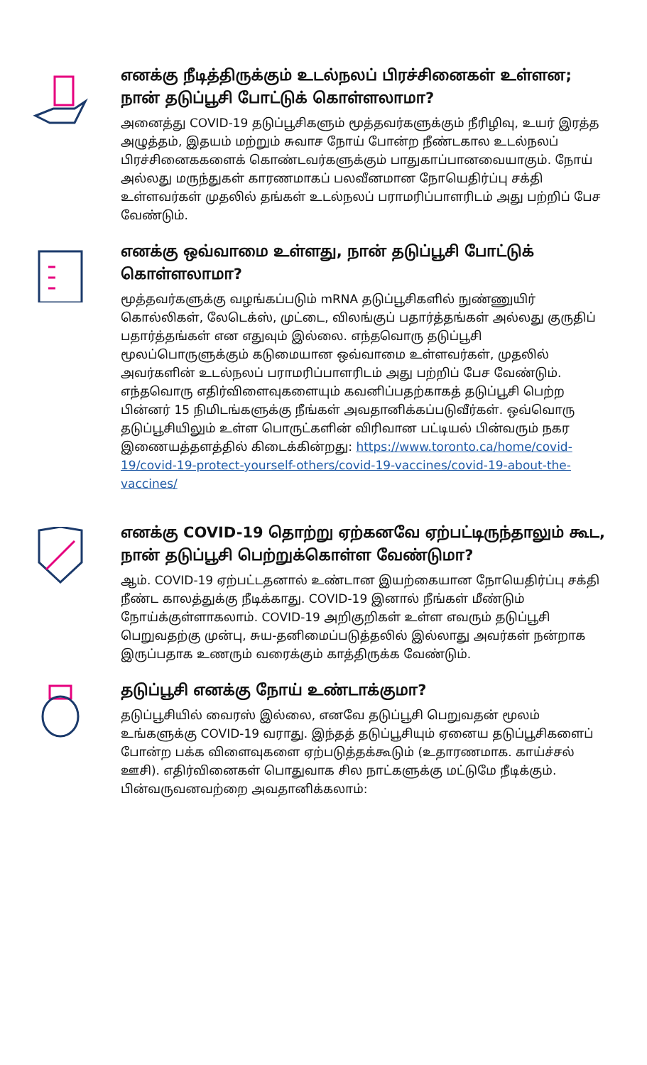எனக்கு நீடித்திருக்கும் உடல்நலப் பிரச்சினைகள் உள்ளன; நான் தடுப்பூசி போட்டுக் கொள்ளலாமா?
அனைத்து COVID-19 தடுப்பூசிகளும் மூத்தவர்களுக்கும் நீரிழிவு, உயர் இரத்த அழுத்தம், இதயம் மற்றும் சுவாச நோய் போன்ற நீண்டகால உடல்நலப் பிரச்சினைககளைக் கொண்டவர்களுக்கும் பாதுகாப்பானவையாகும். நோய் அல்லது மருந்துகள் காரணமாகப் பலவீனமான நோயெதிர்ப்பு சக்தி உள்ளவர்கள் முதலில் தங்கள் உடல்நலப் பராமரிப்பாளரிடம் அது பற்றிப் பேச வேண்டும்.
எனக்கு ஒவ்வாமை உள்ளது, நான் தடுப்பூசி போட்டுக் கொள்ளலாமா?
மூத்தவர்களுக்கு வழங்கப்படும் mRNA தடுப்பூசிகளில் நுண்ணுயிர் கொல்லிகள், லேடெக்ஸ், முட்டை, விலங்குப் பதார்த்தங்கள் அல்லது குருதிப் பதார்த்தங்கள் என எதுவும் இல்லை. எந்தவொரு தடுப்பூசி மூலப்பொருளுக்கும் கடுமையான ஒவ்வாமை உள்ளவர்கள், முதலில் அவர்களின் உடல்நலப் பராமரிப்பாளரிடம் அது பற்றிப் பேச வேண்டும். எந்தவொரு எதிர்விளைவுகளையும் கவனிப்பதற்காகத் தடுப்பூசி பெற்ற பின்னர் 15 நிமிடங்களுக்கு நீங்கள் அவதானிக்கப்படுவீர்கள். ஒவ்வொரு தடுப்பூசியிலும் உள்ள பொருட்களின் விரிவான பட்டியல் பின்வரும் நகர இணையத்தளத்தில் கிடைக்கின்றது: https://www.toronto.ca/home/covid-19/covid-19-protect-yourself-others/covid-19-vaccines/covid-19-about-the-vaccines/
எனக்கு COVID-19 தொற்று ஏற்கனவே ஏற்பட்டிருந்தாலும் கூட, நான் தடுப்பூசி பெற்றுக்கொள்ள வேண்டுமா?
ஆம். COVID-19 ஏற்பட்டதனால் உண்டான இயற்கையான நோயெதிர்ப்பு சக்தி நீண்ட காலத்துக்கு நீடிக்காது. COVID-19 இனால் நீங்கள் மீண்டும் நோய்க்குள்ளாகலாம். COVID-19 அறிகுறிகள் உள்ள எவரும் தடுப்பூசி பெறுவதற்கு முன்பு, சுய-தனிமைப்படுத்தலில் இல்லாது அவர்கள் நன்றாக இருப்பதாக உணரும் வரைக்கும் காத்திருக்க வேண்டும்.
தடுப்பூசி எனக்கு நோய் உண்டாக்குமா?
தடுப்பூசியில் வைரஸ் இல்லை, எனவே தடுப்பூசி பெறுவதன் மூலம் உங்களுக்கு COVID-19 வராது. இந்தத் தடுப்பூசியும் ஏனைய தடுப்பூசிகளைப் போன்ற பக்க விளைவுகளை ஏற்படுத்தக்கூடும் (உதாரணமாக. காய்ச்சல் ஊசி). எதிர்வினைகள் பொதுவாக சில நாட்களுக்கு மட்டுமே நீடிக்கும். பின்வருவனவற்றை அவதானிக்கலாம்: